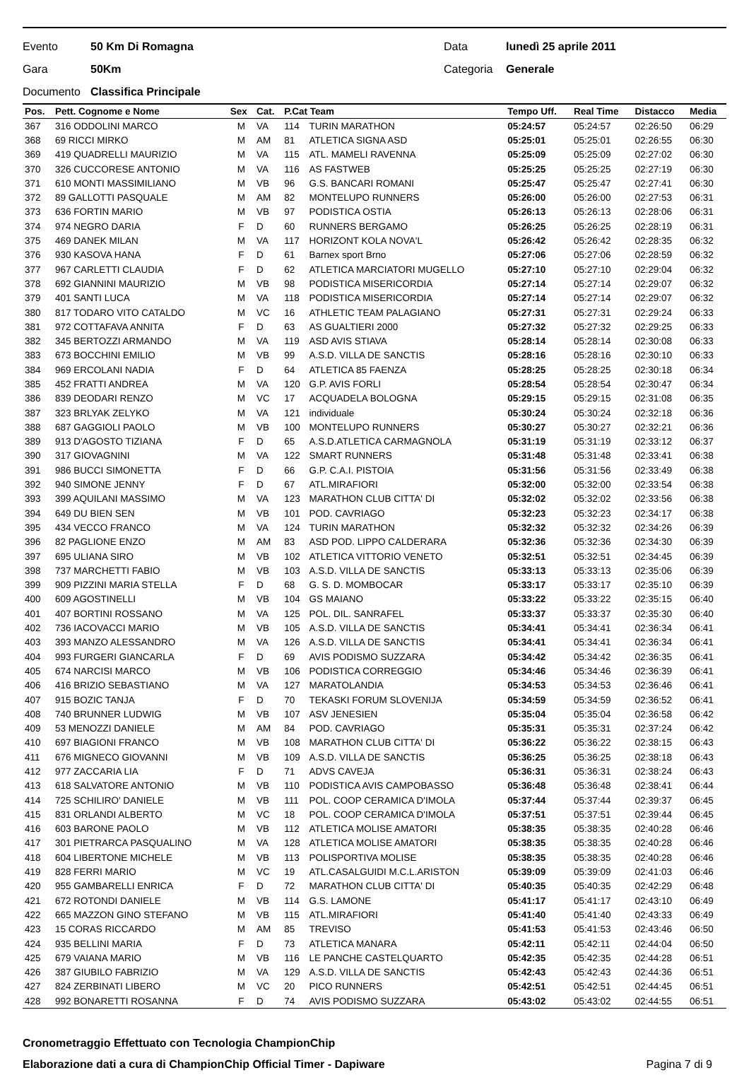Evento 50 Km Di Romagna Data lunedì 25 aprile 2011
Gara 50Km Categoria Generale
Documento Classifica Principale
| Pos. | Pett. Cognome e Nome | Sex | Cat. | P.Cat Team | | Tempo Uff. | Real Time | Distacco | Media |
| --- | --- | --- | --- | --- | --- | --- | --- | --- | --- |
| 367 | 316 ODDOLINI MARCO | M | VA | 114 | TURIN MARATHON | 05:24:57 | 05:24:57 | 02:26:50 | 06:29 |
| 368 | 69 RICCI MIRKO | M | AM | 81 | ATLETICA SIGNA ASD | 05:25:01 | 05:25:01 | 02:26:55 | 06:30 |
| 369 | 419 QUADRELLI MAURIZIO | M | VA | 115 | ATL. MAMELI RAVENNA | 05:25:09 | 05:25:09 | 02:27:02 | 06:30 |
| 370 | 326 CUCCORESE ANTONIO | M | VA | 116 | AS FASTWEB | 05:25:25 | 05:25:25 | 02:27:19 | 06:30 |
| 371 | 610 MONTI MASSIMILIANO | M | VB | 96 | G.S. BANCARI ROMANI | 05:25:47 | 05:25:47 | 02:27:41 | 06:30 |
| 372 | 89 GALLOTTI PASQUALE | M | AM | 82 | MONTELUPO RUNNERS | 05:26:00 | 05:26:00 | 02:27:53 | 06:31 |
| 373 | 636 FORTIN MARIO | M | VB | 97 | PODISTICA OSTIA | 05:26:13 | 05:26:13 | 02:28:06 | 06:31 |
| 374 | 974 NEGRO DARIA | F | D | 60 | RUNNERS BERGAMO | 05:26:25 | 05:26:25 | 02:28:19 | 06:31 |
| 375 | 469 DANEK MILAN | M | VA | 117 | HORIZONT KOLA NOVA'L | 05:26:42 | 05:26:42 | 02:28:35 | 06:32 |
| 376 | 930 KASOVA HANA | F | D | 61 | Barnex sport Brno | 05:27:06 | 05:27:06 | 02:28:59 | 06:32 |
| 377 | 967 CARLETTI CLAUDIA | F | D | 62 | ATLETICA MARCIATORI MUGELLO | 05:27:10 | 05:27:10 | 02:29:04 | 06:32 |
| 378 | 692 GIANNINI MAURIZIO | M | VB | 98 | PODISTICA MISERICORDIA | 05:27:14 | 05:27:14 | 02:29:07 | 06:32 |
| 379 | 401 SANTI LUCA | M | VA | 118 | PODISTICA MISERICORDIA | 05:27:14 | 05:27:14 | 02:29:07 | 06:32 |
| 380 | 817 TODARO VITO CATALDO | M | VC | 16 | ATHLETIC TEAM PALAGIANO | 05:27:31 | 05:27:31 | 02:29:24 | 06:33 |
| 381 | 972 COTTAFAVA ANNITA | F | D | 63 | AS GUALTIERI 2000 | 05:27:32 | 05:27:32 | 02:29:25 | 06:33 |
| 382 | 345 BERTOZZI ARMANDO | M | VA | 119 | ASD AVIS STIAVA | 05:28:14 | 05:28:14 | 02:30:08 | 06:33 |
| 383 | 673 BOCCHINI EMILIO | M | VB | 99 | A.S.D. VILLA DE SANCTIS | 05:28:16 | 05:28:16 | 02:30:10 | 06:33 |
| 384 | 969 ERCOLANI NADIA | F | D | 64 | ATLETICA 85 FAENZA | 05:28:25 | 05:28:25 | 02:30:18 | 06:34 |
| 385 | 452 FRATTI ANDREA | M | VA | 120 | G.P. AVIS FORLI | 05:28:54 | 05:28:54 | 02:30:47 | 06:34 |
| 386 | 839 DEODARI RENZO | M | VC | 17 | ACQUADELA BOLOGNA | 05:29:15 | 05:29:15 | 02:31:08 | 06:35 |
| 387 | 323 BRLYAK ZELYKO | M | VA | 121 | individuale | 05:30:24 | 05:30:24 | 02:32:18 | 06:36 |
| 388 | 687 GAGGIOLI PAOLO | M | VB | 100 | MONTELUPO RUNNERS | 05:30:27 | 05:30:27 | 02:32:21 | 06:36 |
| 389 | 913 D'AGOSTO TIZIANA | F | D | 65 | A.S.D.ATLETICA CARMAGNOLA | 05:31:19 | 05:31:19 | 02:33:12 | 06:37 |
| 390 | 317 GIOVAGNINI | M | VA | 122 | SMART RUNNERS | 05:31:48 | 05:31:48 | 02:33:41 | 06:38 |
| 391 | 986 BUCCI SIMONETTA | F | D | 66 | G.P. C.A.I. PISTOIA | 05:31:56 | 05:31:56 | 02:33:49 | 06:38 |
| 392 | 940 SIMONE JENNY | F | D | 67 | ATL.MIRAFIORI | 05:32:00 | 05:32:00 | 02:33:54 | 06:38 |
| 393 | 399 AQUILANI MASSIMO | M | VA | 123 | MARATHON CLUB CITTA' DI | 05:32:02 | 05:32:02 | 02:33:56 | 06:38 |
| 394 | 649 DU BIEN SEN | M | VB | 101 | POD. CAVRIAGO | 05:32:23 | 05:32:23 | 02:34:17 | 06:38 |
| 395 | 434 VECCO FRANCO | M | VA | 124 | TURIN MARATHON | 05:32:32 | 05:32:32 | 02:34:26 | 06:39 |
| 396 | 82 PAGLIONE ENZO | M | AM | 83 | ASD POD. LIPPO CALDERARA | 05:32:36 | 05:32:36 | 02:34:30 | 06:39 |
| 397 | 695 ULIANA SIRO | M | VB | 102 | ATLETICA VITTORIO VENETO | 05:32:51 | 05:32:51 | 02:34:45 | 06:39 |
| 398 | 737 MARCHETTI FABIO | M | VB | 103 | A.S.D. VILLA DE SANCTIS | 05:33:13 | 05:33:13 | 02:35:06 | 06:39 |
| 399 | 909 PIZZINI MARIA STELLA | F | D | 68 | G. S. D. MOMBOCAR | 05:33:17 | 05:33:17 | 02:35:10 | 06:39 |
| 400 | 609 AGOSTINELLI | M | VB | 104 | GS MAIANO | 05:33:22 | 05:33:22 | 02:35:15 | 06:40 |
| 401 | 407 BORTINI ROSSANO | M | VA | 125 | POL. DIL. SANRAFEL | 05:33:37 | 05:33:37 | 02:35:30 | 06:40 |
| 402 | 736 IACOVACCI MARIO | M | VB | 105 | A.S.D. VILLA DE SANCTIS | 05:34:41 | 05:34:41 | 02:36:34 | 06:41 |
| 403 | 393 MANZO ALESSANDRO | M | VA | 126 | A.S.D. VILLA DE SANCTIS | 05:34:41 | 05:34:41 | 02:36:34 | 06:41 |
| 404 | 993 FURGERI GIANCARLA | F | D | 69 | AVIS PODISMO SUZZARA | 05:34:42 | 05:34:42 | 02:36:35 | 06:41 |
| 405 | 674 NARCISI MARCO | M | VB | 106 | PODISTICA CORREGGIO | 05:34:46 | 05:34:46 | 02:36:39 | 06:41 |
| 406 | 416 BRIZIO SEBASTIANO | M | VA | 127 | MARATOLANDIA | 05:34:53 | 05:34:53 | 02:36:46 | 06:41 |
| 407 | 915 BOZIC TANJA | F | D | 70 | TEKASKI FORUM SLOVENIJA | 05:34:59 | 05:34:59 | 02:36:52 | 06:41 |
| 408 | 740 BRUNNER LUDWIG | M | VB | 107 | ASV JENESIEN | 05:35:04 | 05:35:04 | 02:36:58 | 06:42 |
| 409 | 53 MENOZZI DANIELE | M | AM | 84 | POD. CAVRIAGO | 05:35:31 | 05:35:31 | 02:37:24 | 06:42 |
| 410 | 697 BIAGIONI FRANCO | M | VB | 108 | MARATHON CLUB CITTA' DI | 05:36:22 | 05:36:22 | 02:38:15 | 06:43 |
| 411 | 676 MIGNECO GIOVANNI | M | VB | 109 | A.S.D. VILLA DE SANCTIS | 05:36:25 | 05:36:25 | 02:38:18 | 06:43 |
| 412 | 977 ZACCARIA LIA | F | D | 71 | ADVS CAVEJA | 05:36:31 | 05:36:31 | 02:38:24 | 06:43 |
| 413 | 618 SALVATORE ANTONIO | M | VB | 110 | PODISTICA AVIS CAMPOBASSO | 05:36:48 | 05:36:48 | 02:38:41 | 06:44 |
| 414 | 725 SCHILIRO' DANIELE | M | VB | 111 | POL. COOP CERAMICA D'IMOLA | 05:37:44 | 05:37:44 | 02:39:37 | 06:45 |
| 415 | 831 ORLANDI ALBERTO | M | VC | 18 | POL. COOP CERAMICA D'IMOLA | 05:37:51 | 05:37:51 | 02:39:44 | 06:45 |
| 416 | 603 BARONE PAOLO | M | VB | 112 | ATLETICA MOLISE AMATORI | 05:38:35 | 05:38:35 | 02:40:28 | 06:46 |
| 417 | 301 PIETRARCA PASQUALINO | M | VA | 128 | ATLETICA MOLISE AMATORI | 05:38:35 | 05:38:35 | 02:40:28 | 06:46 |
| 418 | 604 LIBERTONE MICHELE | M | VB | 113 | POLISPORTIVA MOLISE | 05:38:35 | 05:38:35 | 02:40:28 | 06:46 |
| 419 | 828 FERRI MARIO | M | VC | 19 | ATL.CASALGUIDI M.C.L.ARISTON | 05:39:09 | 05:39:09 | 02:41:03 | 06:46 |
| 420 | 955 GAMBARELLI ENRICA | F | D | 72 | MARATHON CLUB CITTA' DI | 05:40:35 | 05:40:35 | 02:42:29 | 06:48 |
| 421 | 672 ROTONDI DANIELE | M | VB | 114 | G.S. LAMONE | 05:41:17 | 05:41:17 | 02:43:10 | 06:49 |
| 422 | 665 MAZZON GINO STEFANO | M | VB | 115 | ATL.MIRAFIORI | 05:41:40 | 05:41:40 | 02:43:33 | 06:49 |
| 423 | 15 CORAS RICCARDO | M | AM | 85 | TREVISO | 05:41:53 | 05:41:53 | 02:43:46 | 06:50 |
| 424 | 935 BELLINI MARIA | F | D | 73 | ATLETICA MANARA | 05:42:11 | 05:42:11 | 02:44:04 | 06:50 |
| 425 | 679 VAIANA MARIO | M | VB | 116 | LE PANCHE CASTELQUARTO | 05:42:35 | 05:42:35 | 02:44:28 | 06:51 |
| 426 | 387 GIUBILO FABRIZIO | M | VA | 129 | A.S.D. VILLA DE SANCTIS | 05:42:43 | 05:42:43 | 02:44:36 | 06:51 |
| 427 | 824 ZERBINATI LIBERO | M | VC | 20 | PICO RUNNERS | 05:42:51 | 05:42:51 | 02:44:45 | 06:51 |
| 428 | 992 BONARETTI ROSANNA | F | D | 74 | AVIS PODISMO SUZZARA | 05:43:02 | 05:43:02 | 02:44:55 | 06:51 |
Cronometraggio Effettuato con Tecnologia ChampionChip
Elaborazione dati a cura di ChampionChip Official Timer - Dapiware Pagina 7 di 9